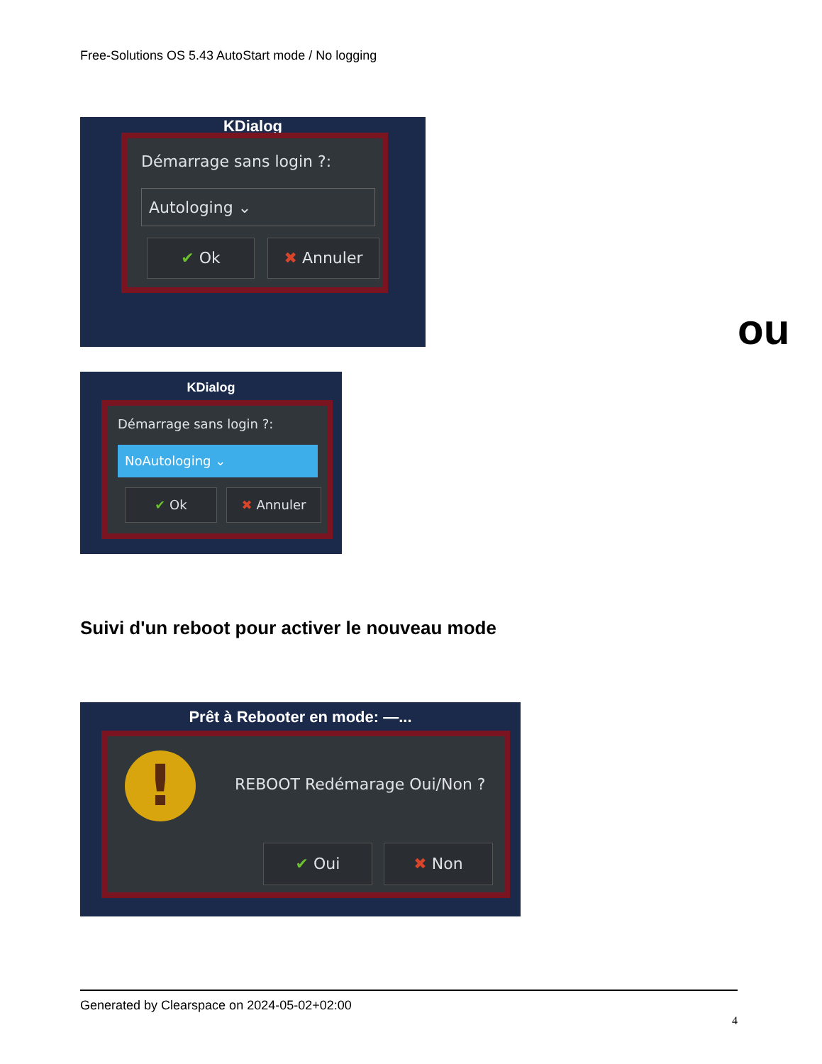Free-Solutions OS 5.43 AutoStart mode / No logging
KDialog
Démarrage sans login ?:
Autologing ⌄
✔ Ok ✖ Annuler
ou
KDialog
Démarrage sans login ?:
NoAutologing ⌄
✔ Ok ✖ Annuler
Suivi d'un reboot pour activer le nouveau mode
Prêt à Rebooter en mode: —...
! REBOOT Redémarage Oui/Non ?
✔ Oui ✖ Non
Generated by Clearspace on 2024-05-02+02:00
4